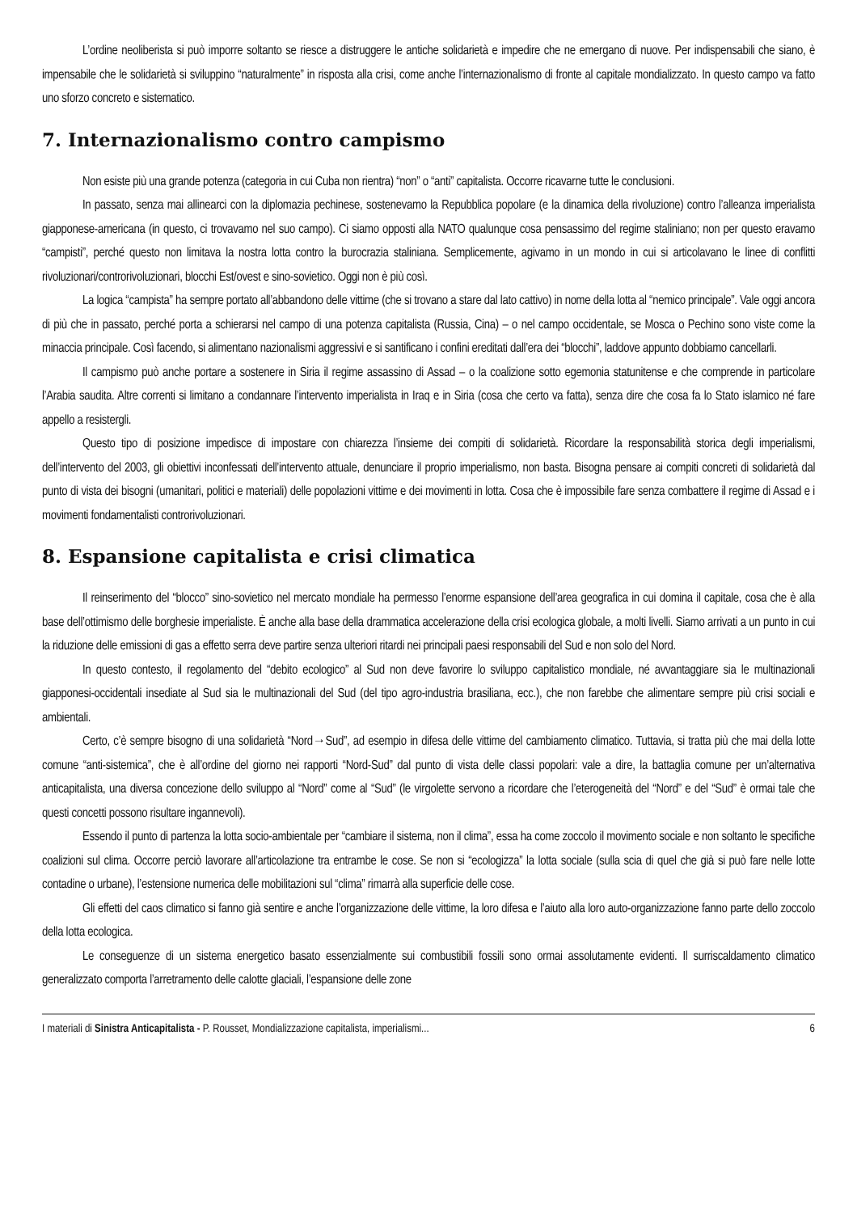L’ordine neoliberista si può imporre soltanto se riesce a distruggere le antiche solidarietà e impedire che ne emergano di nuove. Per indispensabili che siano, è impensabile che le solidarietà si sviluppino “naturalmente” in risposta alla crisi, come anche l’internazionalismo di fronte al capitale mondializzato. In questo campo va fatto uno sforzo concreto e sistematico.
7. Internazionalismo contro campismo
Non esiste più una grande potenza (categoria in cui Cuba non rientra) “non” o “anti” capitalista. Occorre ricavarne tutte le conclusioni.
In passato, senza mai allinearci con la diplomazia pechinese, sostenevamo la Repubblica popolare (e la dinamica della rivoluzione) contro l’alleanza imperialista giapponese-americana (in questo, ci trovavamo nel suo campo). Ci siamo opposti alla NATO qualunque cosa pensassimo del regime staliniano; non per questo eravamo “campisti”, perché questo non limitava la nostra lotta contro la burocrazia staliniana. Semplicemente, agivamo in un mondo in cui si articolavano le linee di conflitti rivoluzionari/controrivoluzionari, blocchi Est/ovest e sino-sovietico. Oggi non è più così.
La logica “campista” ha sempre portato all’abbandono delle vittime (che si trovano a stare dal lato cattivo) in nome della lotta al “nemico principale”. Vale oggi ancora di più che in passato, perché porta a schierarsi nel campo di una potenza capitalista (Russia, Cina) – o nel campo occidentale, se Mosca o Pechino sono viste come la minaccia principale. Così facendo, si alimentano nazionalismi aggressivi e si santificano i confini ereditati dall’era dei “blocchi”, laddove appunto dobbiamo cancellarli.
Il campismo può anche portare a sostenere in Siria il regime assassino di Assad – o la coalizione sotto egemonia statunitense e che comprende in particolare l’Arabia saudita. Altre correnti si limitano a condannare l’intervento imperialista in Iraq e in Siria (cosa che certo va fatta), senza dire che cosa fa lo Stato islamico né fare appello a resistergli.
Questo tipo di posizione impedisce di impostare con chiarezza l’insieme dei compiti di solidarietà. Ricordare la responsabilità storica degli imperialismi, dell’intervento del 2003, gli obiettivi inconfessati dell’intervento attuale, denunciare il proprio imperialismo, non basta. Bisogna pensare ai compiti concreti di solidarietà dal punto di vista dei bisogni (umanitari, politici e materiali) delle popolazioni vittime e dei movimenti in lotta. Cosa che è impossibile fare senza combattere il regime di Assad e i movimenti fondamentalisti controrivoluzionari.
8. Espansione capitalista e crisi climatica
Il reinserimento del “blocco” sino-sovietico nel mercato mondiale ha permesso l’enorme espansione dell’area geografica in cui domina il capitale, cosa che è alla base dell’ottimismo delle borghesie imperialiste. È anche alla base della drammatica accelerazione della crisi ecologica globale, a molti livelli. Siamo arrivati a un punto in cui la riduzione delle emissioni di gas a effetto serra deve partire senza ulteriori ritardi nei principali paesi responsabili del Sud e non solo del Nord.
In questo contesto, il regolamento del “debito ecologico” al Sud non deve favorire lo sviluppo capitalistico mondiale, né avvantaggiare sia le multinazionali giapponesi-occidentali insediate al Sud sia le multinazionali del Sud (del tipo agro-industria brasiliana, ecc.), che non farebbe che alimentare sempre più crisi sociali e ambientali.
Certo, c’è sempre bisogno di una solidarietà “Nord→Sud”, ad esempio in difesa delle vittime del cambiamento climatico. Tuttavia, si tratta più che mai della lotte comune “anti-sistemica”, che è all’ordine del giorno nei rapporti “Nord-Sud” dal punto di vista delle classi popolari: vale a dire, la battaglia comune per un’alternativa anticapitalista, una diversa concezione dello sviluppo al “Nord” come al “Sud” (le virgolette servono a ricordare che l’eterogeneità del “Nord” e del “Sud” è ormai tale che questi concetti possono risultare ingannevoli).
Essendo il punto di partenza la lotta socio-ambientale per “cambiare il sistema, non il clima”, essa ha come zoccolo il movimento sociale e non soltanto le specifiche coalizioni sul clima. Occorre perciò lavorare all’articolazione tra entrambe le cose. Se non si “ecologizza” la lotta sociale (sulla scia di quel che già si può fare nelle lotte contadine o urbane), l’estensione numerica delle mobilitazioni sul “clima” rimarrà alla superficie delle cose.
Gli effetti del caos climatico si fanno già sentire e anche l’organizzazione delle vittime, la loro difesa e l’aiuto alla loro auto-organizzazione fanno parte dello zoccolo della lotta ecologica.
Le conseguenze di un sistema energetico basato essenzialmente sui combustibili fossili sono ormai assolutamente evidenti. Il surriscaldamento climatico generalizzato comporta l’arretramento delle calotte glaciali, l’espansione delle zone
I materiali di Sinistra Anticapitalista - P. Rousset, Mondializzazione capitalista, imperialismi... 6